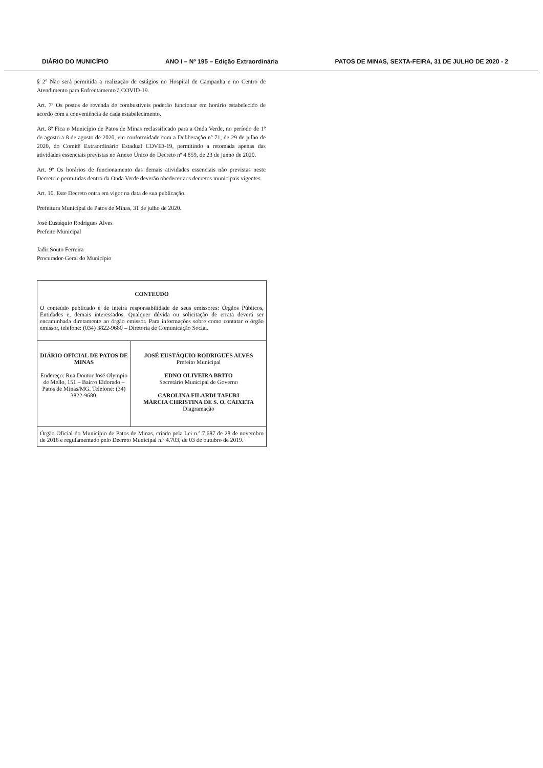DIÁRIO DO MUNICÍPIO ANO I – Nº 195 – Edição Extraordinária PATOS DE MINAS, SEXTA-FEIRA, 31 DE JULHO DE 2020 - 2
§ 2º Não será permitida a realização de estágios no Hospital de Campanha e no Centro de Atendimento para Enfrentamento à COVID-19.
Art. 7º Os postos de revenda de combustíveis poderão funcionar em horário estabelecido de acordo com a conveniência de cada estabelecimento.
Art. 8º Fica o Município de Patos de Minas reclassificado para a Onda Verde, no período de 1º de agosto a 8 de agosto de 2020, em conformidade com a Deliberação nº 71, de 29 de julho de 2020, do Comitê Extraordinário Estadual COVID-19, permitindo a retomada apenas das atividades essenciais previstas no Anexo Único do Decreto nº 4.859, de 23 de junho de 2020.
Art. 9º Os horários de funcionamento das demais atividades essenciais não previstas neste Decreto e permitidas dentro da Onda Verde deverão obedecer aos decretos municipais vigentes.
Art. 10. Este Decreto entra em vigor na data de sua publicação.
Prefeitura Municipal de Patos de Minas, 31 de julho de 2020.
José Eustáquio Rodrigues Alves
Prefeito Municipal
Jadir Souto Ferreira
Procurador-Geral do Município
| CONTEÚDO O conteúdo publicado é de inteira responsabilidade de seus emissores: Órgãos Públicos, Entidades e, demais interessados. Qualquer dúvida ou solicitação de errata deverá ser encaminhada diretamente ao órgão emissor. Para informações sobre como contatar o órgão emissor, telefone: (034) 3822-9680 – Diretoria de Comunicação Social. | |
| DIÁRIO OFICIAL DE PATOS DE MINAS Endereço: Rua Doutor José Olympio de Mello, 151 – Bairro Eldorado – Patos de Minas/MG. Telefone: (34) 3822-9680. | JOSÉ EUSTÁQUIO RODRIGUES ALVES Prefeito Municipal EDNO OLIVEIRA BRITO Secretário Municipal de Governo CAROLINA FILARDI TAFURI MÁRCIA CHRISTINA DE S. O. CAIXETA Diagramação |
| Órgão Oficial do Município de Patos de Minas, criado pela Lei n.º 7.687 de 28 de novembro de 2018 e regulamentado pelo Decreto Municipal n.º 4.703, de 03 de outubro de 2019. | |